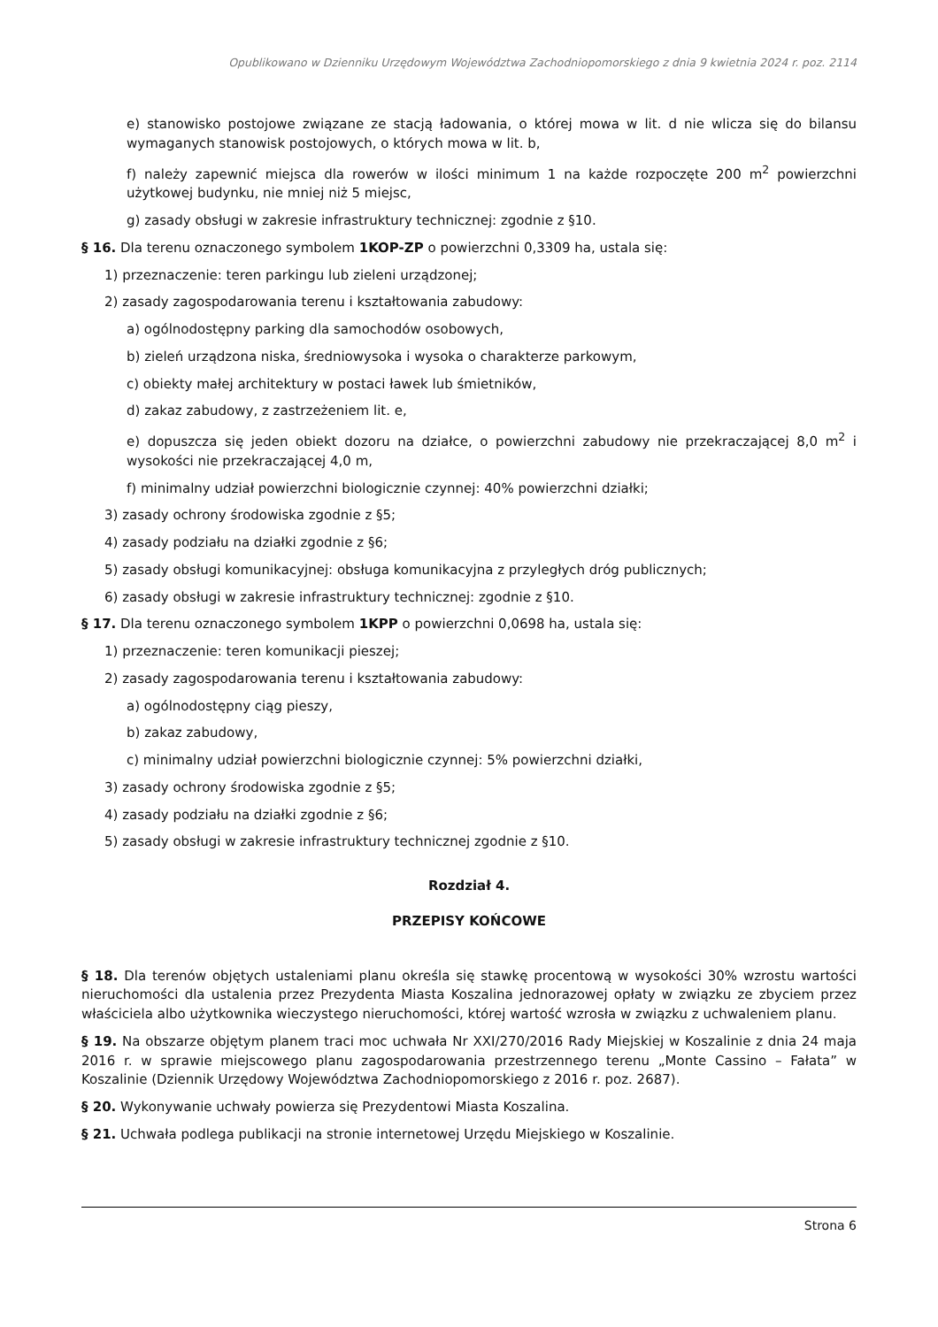Opublikowano w Dzienniku Urzędowym Województwa Zachodniopomorskiego z dnia 9 kwietnia 2024 r. poz. 2114
e) stanowisko postojowe związane ze stacją ładowania, o której mowa w lit. d nie wlicza się do bilansu wymaganych stanowisk postojowych, o których mowa w lit. b,
f) należy zapewnić miejsca dla rowerów w ilości minimum 1 na każde rozpoczęte 200 m<sup>2</sup> powierzchni użytkowej budynku, nie mniej niż 5 miejsc,
g) zasady obsługi w zakresie infrastruktury technicznej: zgodnie z §10.
§ 16. Dla terenu oznaczonego symbolem 1KOP-ZP o powierzchni 0,3309 ha, ustala się:
1) przeznaczenie: teren parkingu lub zieleni urządzonej;
2) zasady zagospodarowania terenu i kształtowania zabudowy:
a) ogólnodostępny parking dla samochodów osobowych,
b) zieleń urządzona niska, średniowysoka i wysoka o charakterze parkowym,
c) obiekty małej architektury w postaci ławek lub śmietników,
d) zakaz zabudowy, z zastrzeżeniem lit. e,
e) dopuszcza się jeden obiekt dozoru na działce, o powierzchni zabudowy nie przekraczającej 8,0 m<sup>2</sup> i wysokości nie przekraczającej 4,0 m,
f) minimalny udział powierzchni biologicznie czynnej: 40% powierzchni działki;
3) zasady ochrony środowiska zgodnie z §5;
4) zasady podziału na działki zgodnie z §6;
5) zasady obsługi komunikacyjnej: obsługa komunikacyjna z przyległych dróg publicznych;
6) zasady obsługi w zakresie infrastruktury technicznej: zgodnie z §10.
§ 17. Dla terenu oznaczonego symbolem 1KPP o powierzchni 0,0698 ha, ustala się:
1) przeznaczenie: teren komunikacji pieszej;
2) zasady zagospodarowania terenu i kształtowania zabudowy:
a) ogólnodostępny ciąg pieszy,
b) zakaz zabudowy,
c) minimalny udział powierzchni biologicznie czynnej: 5% powierzchni działki,
3) zasady ochrony środowiska zgodnie z §5;
4) zasady podziału na działki zgodnie z §6;
5) zasady obsługi w zakresie infrastruktury technicznej zgodnie z §10.
Rozdział 4.
PRZEPISY KOŃCOWE
§ 18. Dla terenów objętych ustaleniami planu określa się stawkę procentową w wysokości 30% wzrostu wartości nieruchomości dla ustalenia przez Prezydenta Miasta Koszalina jednorazowej opłaty w związku ze zbyciem przez właściciela albo użytkownika wieczystego nieruchomości, której wartość wzrosła w związku z uchwaleniem planu.
§ 19. Na obszarze objętym planem traci moc uchwała Nr XXI/270/2016 Rady Miejskiej w Koszalinie z dnia 24 maja 2016 r. w sprawie miejscowego planu zagospodarowania przestrzennego terenu „Monte Cassino – Fałata” w Koszalinie (Dziennik Urzędowy Województwa Zachodniopomorskiego z 2016 r. poz. 2687).
§ 20. Wykonywanie uchwały powierza się Prezydentowi Miasta Koszalina.
§ 21. Uchwała podlega publikacji na stronie internetowej Urzędu Miejskiego w Koszalinie.
Strona 6